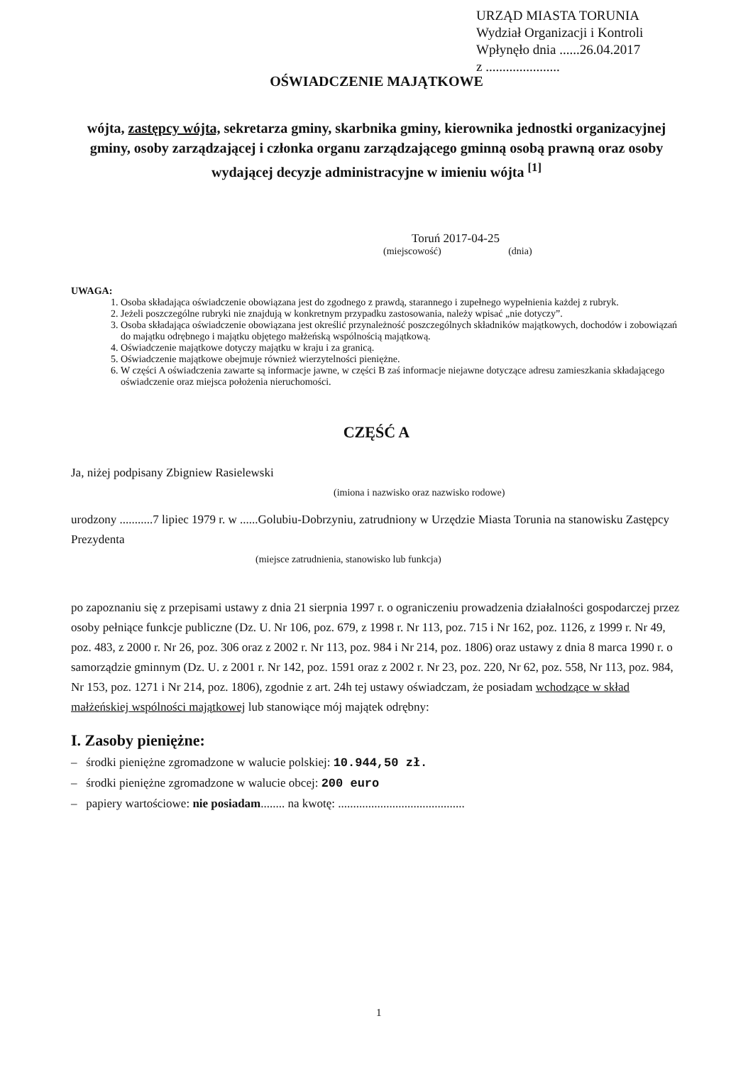URZĄD MIASTA TORUNIA
Wydział Organizacji i Kontroli
Wpłynęło dnia ......26.04.2017
z ......................
OŚWIADCZENIE MAJĄTKOWE
wójta, zastępcy wójta, sekretarza gminy, skarbnika gminy, kierownika jednostki organizacyjnej gminy, osoby zarządzającej i członka organu zarządzającego gminną osobą prawną oraz osoby wydającej decyzje administracyjne w imieniu wójta <sup>[1]</sup>
Toruń 2017-04-25
(miejscowość) (dnia)
UWAGA:
1. Osoba składająca oświadczenie obowiązana jest do zgodnego z prawdą, starannego i zupełnego wypełnienia każdej z rubryk.
2. Jeżeli poszczególne rubryki nie znajdują w konkretnym przypadku zastosowania, należy wpisać „nie dotyczy”.
3. Osoba składająca oświadczenie obowiązana jest określić przynależność poszczególnych składników majątkowych, dochodów i zobowiązań do majątku odrębnego i majątku objętego małżeńską wspólnością majątkową.
4. Oświadczenie majątkowe dotyczy majątku w kraju i za granicą.
5. Oświadczenie majątkowe obejmuje również wierzytelności pieniężne.
6. W części A oświadczenia zawarte są informacje jawne, w części B zaś informacje niejawne dotyczące adresu zamieszkania składającego oświadczenie oraz miejsca położenia nieruchomości.
CZĘŚĆ A
Ja, niżej podpisany Zbigniew Rasielewski
(imiona i nazwisko oraz nazwisko rodowe)
urodzony ...........7 lipiec 1979 r. w ......Golubiu-Dobrzyniu, zatrudniony w Urzędzie Miasta Torunia na stanowisku Zastępcy Prezydenta
(miejsce zatrudnienia, stanowisko lub funkcja)
po zapoznaniu się z przepisami ustawy z dnia 21 sierpnia 1997 r. o ograniczeniu prowadzenia działalności gospodarczej przez osoby pełniące funkcje publiczne (Dz. U. Nr 106, poz. 679, z 1998 r. Nr 113, poz. 715 i Nr 162, poz. 1126, z 1999 r. Nr 49, poz. 483, z 2000 r. Nr 26, poz. 306 oraz z 2002 r. Nr 113, poz. 984 i Nr 214, poz. 1806) oraz ustawy z dnia 8 marca 1990 r. o samorządzie gminnym (Dz. U. z 2001 r. Nr 142, poz. 1591 oraz z 2002 r. Nr 23, poz. 220, Nr 62, poz. 558, Nr 113, poz. 984, Nr 153, poz. 1271 i Nr 214, poz. 1806), zgodnie z art. 24h tej ustawy oświadczam, że posiadam wchodzące w skład małżeńskiej wspólności majątkowej lub stanowiące mój majątek odrębny:
I. Zasoby pieniężne:
– środki pieniężne zgromadzone w walucie polskiej: 10.944,50 zł.
– środki pieniężne zgromadzone w walucie obcej: 200 euro
– papiery wartościowe: nie posiadam........ na kwotę: ..........................................
1